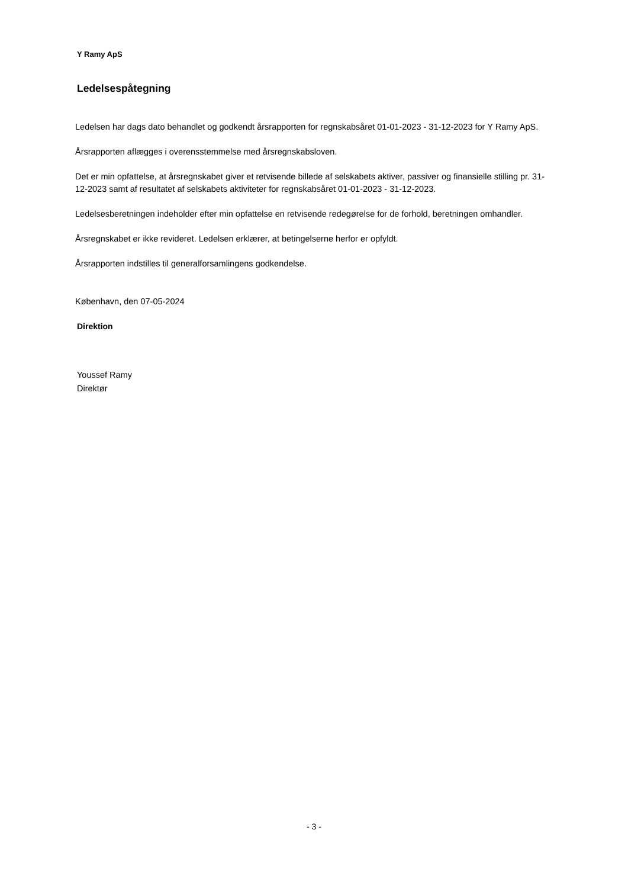Y Ramy ApS
Ledelsespåtegning
Ledelsen har dags dato behandlet og godkendt årsrapporten for regnskabsåret 01-01-2023 - 31-12-2023 for Y Ramy ApS.
Årsrapporten aflægges i overensstemmelse med årsregnskabsloven.
Det er min opfattelse, at årsregnskabet giver et retvisende billede af selskabets aktiver, passiver og finansielle stilling pr. 31-12-2023 samt af resultatet af selskabets aktiviteter for regnskabsåret 01-01-2023 - 31-12-2023.
Ledelsesberetningen indeholder efter min opfattelse en retvisende redegørelse for de forhold, beretningen omhandler.
Årsregnskabet er ikke revideret. Ledelsen erklærer, at betingelserne herfor er opfyldt.
Årsrapporten indstilles til generalforsamlingens godkendelse.
København, den 07-05-2024
Direktion
Youssef Ramy
Direktør
- 3 -